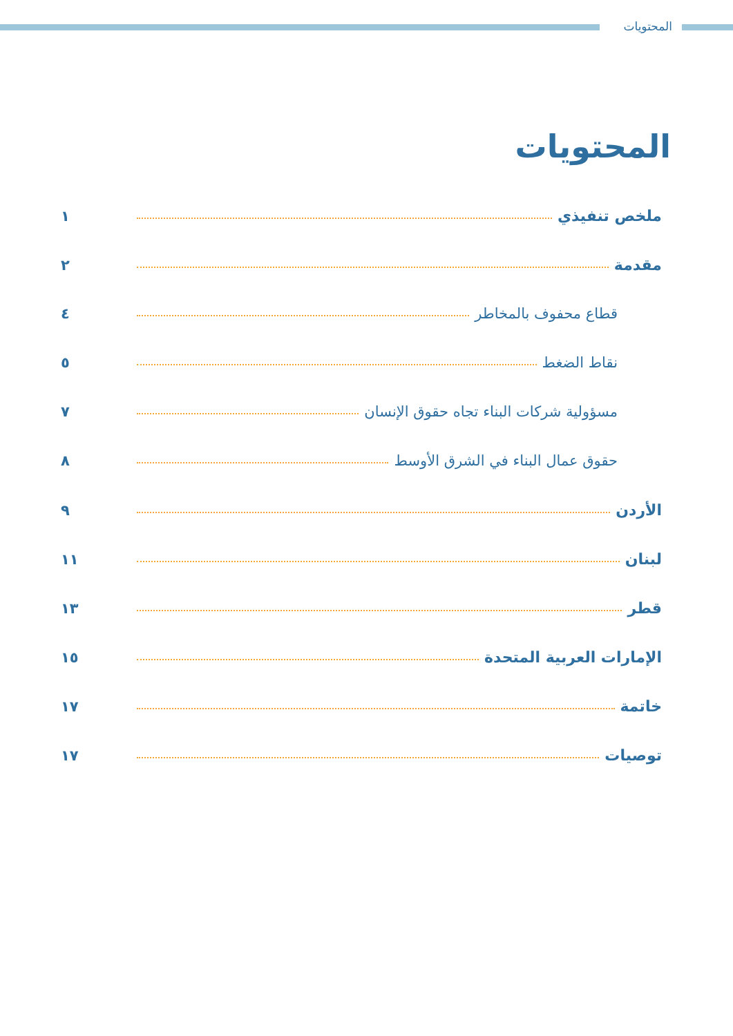المحتويات
المحتويات
ملخص تنفيذي ١
مقدمة ٢
قطاع محفوف بالمخاطر ٤
نقاط الضغط ٥
مسؤولية شركات البناء تجاه حقوق الإنسان ٧
حقوق عمال البناء في الشرق الأوسط ٨
الأردن ٩
لبنان ١١
قطر ١٣
الإمارات العربية المتحدة ١٥
خاتمة ١٧
توصيات ١٧